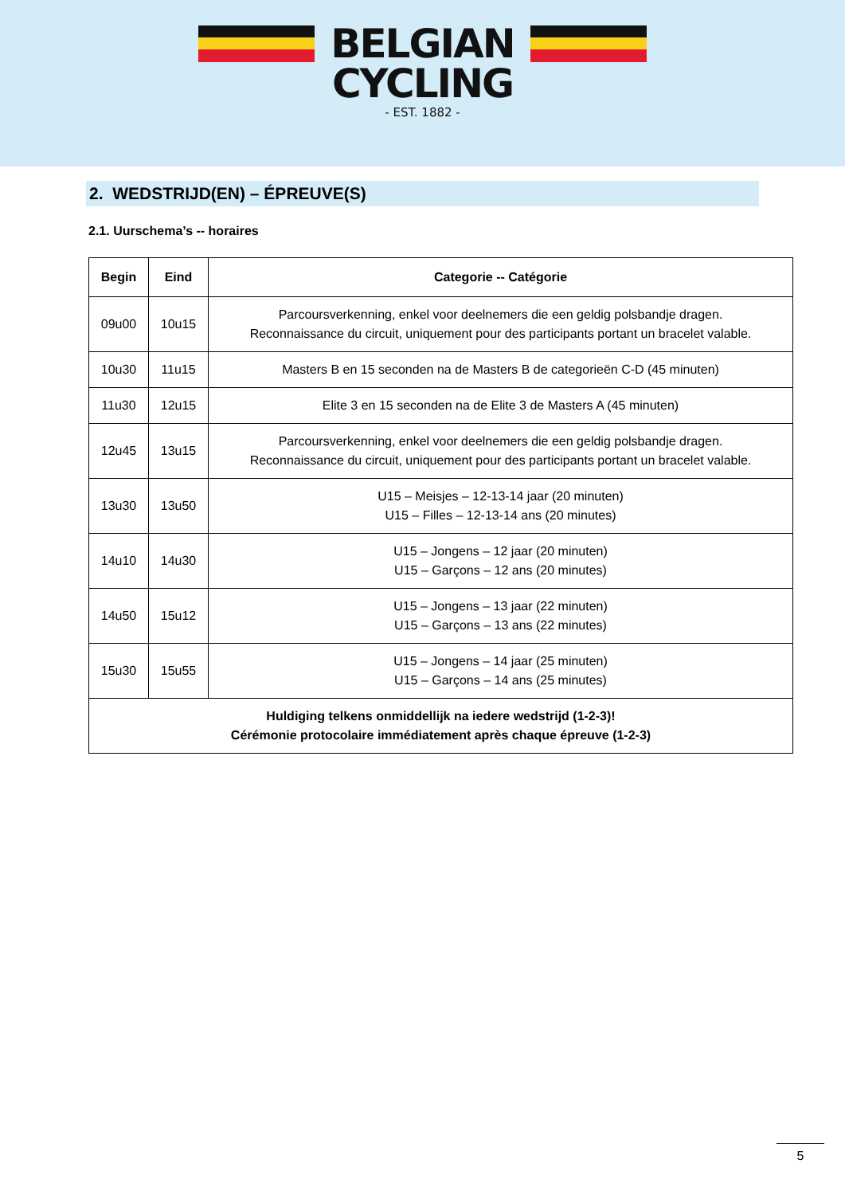BELGIAN
CYCLING
- EST. 1882 -
2. WEDSTRIJD(EN) – ÉPREUVE(S)
2.1. Uurschema’s -- horaires
| Begin | Eind | Categorie -- Catégorie |
| --- | --- | --- |
| 09u00 | 10u15 | Parcoursverkenning, enkel voor deelnemers die een geldig polsbandje dragen. Reconnaissance du circuit, uniquement pour des participants portant un bracelet valable. |
| 10u30 | 11u15 | Masters B en 15 seconden na de Masters B de categorieën C-D (45 minuten) |
| 11u30 | 12u15 | Elite 3 en 15 seconden na de Elite 3 de Masters A (45 minuten) |
| 12u45 | 13u15 | Parcoursverkenning, enkel voor deelnemers die een geldig polsbandje dragen. Reconnaissance du circuit, uniquement pour des participants portant un bracelet valable. |
| 13u30 | 13u50 | U15 – Meisjes – 12-13-14 jaar (20 minuten) U15 – Filles – 12-13-14 ans (20 minutes) |
| 14u10 | 14u30 | U15 – Jongens – 12 jaar (20 minuten) U15 – Garçons – 12 ans (20 minutes) |
| 14u50 | 15u12 | U15 – Jongens – 13 jaar (22 minuten) U15 – Garçons – 13 ans (22 minutes) |
| 15u30 | 15u55 | U15 – Jongens – 14 jaar (25 minuten) U15 – Garçons – 14 ans (25 minutes) |
| Huldiging telkens onmiddellijk na iedere wedstrijd (1-2-3)! Cérémonie protocolaire immédiatement après chaque épreuve (1-2-3) | | |
5